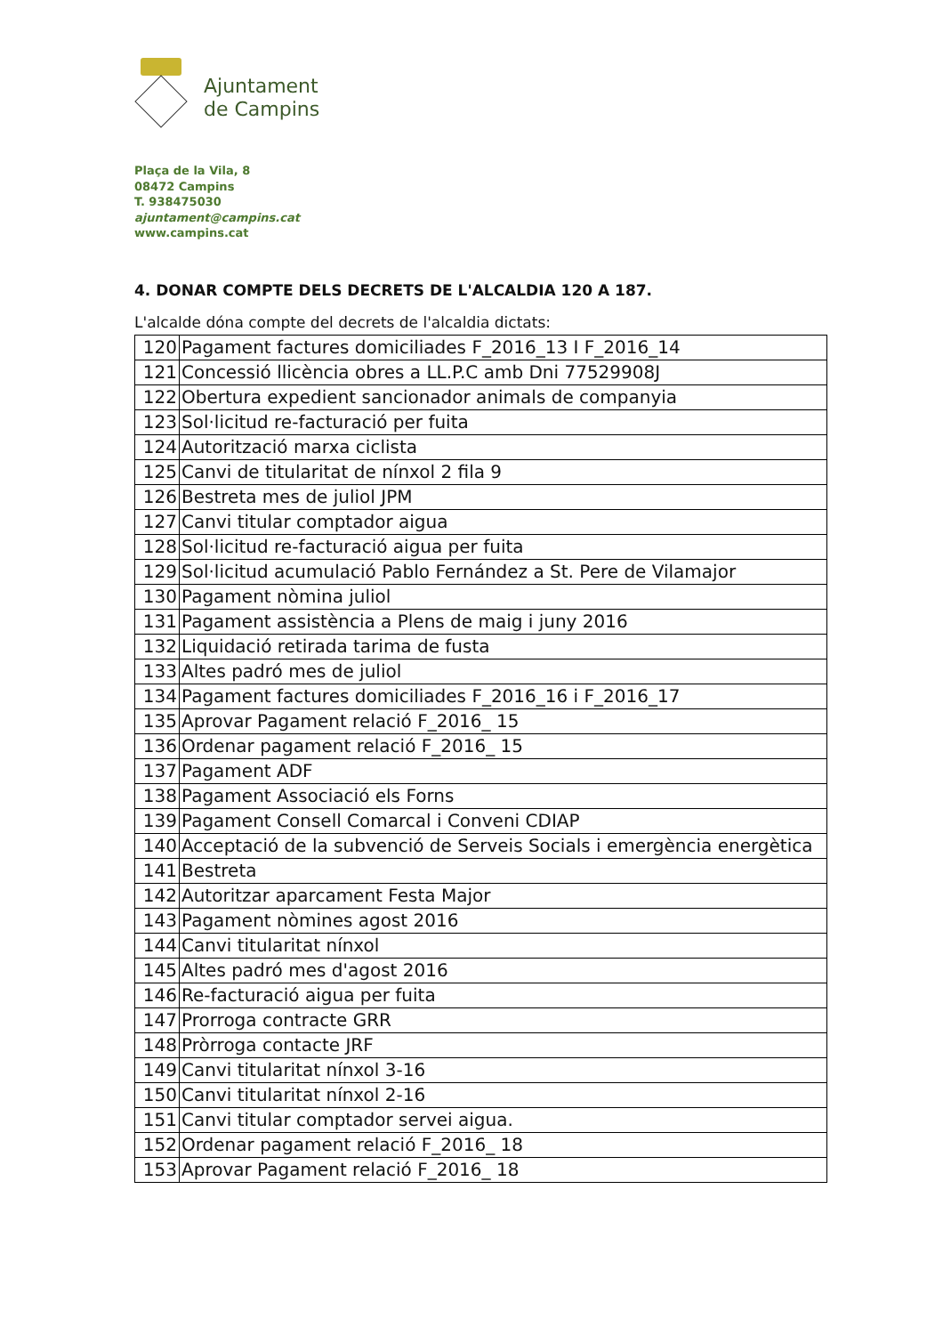Ajuntament
de Campins
Plaça de la Vila, 8
08472 Campins
T. 938475030
ajuntament@campins.cat
www.campins.cat
4. DONAR COMPTE DELS DECRETS DE L'ALCALDIA 120 A 187.
L'alcalde dóna compte del decrets de l'alcaldia dictats:
| 120 | Pagament factures domiciliades F_2016_13 I F_2016_14 |
| 121 | Concessió llicència obres a LL.P.C amb Dni 77529908J |
| 122 | Obertura expedient sancionador animals de companyia |
| 123 | Sol·licitud re-facturació per fuita |
| 124 | Autorització marxa ciclista |
| 125 | Canvi de titularitat de nínxol 2 fila 9 |
| 126 | Bestreta mes de juliol JPM |
| 127 | Canvi titular comptador aigua |
| 128 | Sol·licitud re-facturació aigua per fuita |
| 129 | Sol·licitud acumulació Pablo Fernández a St. Pere de Vilamajor |
| 130 | Pagament nòmina juliol |
| 131 | Pagament assistència a Plens de maig i juny 2016 |
| 132 | Liquidació retirada tarima de fusta |
| 133 | Altes padró mes de juliol |
| 134 | Pagament factures domiciliades F_2016_16 i F_2016_17 |
| 135 | Aprovar Pagament relació F_2016_ 15 |
| 136 | Ordenar pagament relació F_2016_ 15 |
| 137 | Pagament ADF |
| 138 | Pagament Associació els Forns |
| 139 | Pagament Consell Comarcal i Conveni CDIAP |
| 140 | Acceptació de la subvenció de Serveis Socials i emergència energètica |
| 141 | Bestreta |
| 142 | Autoritzar aparcament Festa Major |
| 143 | Pagament nòmines agost 2016 |
| 144 | Canvi titularitat nínxol |
| 145 | Altes padró mes d'agost 2016 |
| 146 | Re-facturació aigua per fuita |
| 147 | Prorroga contracte GRR |
| 148 | Pròrroga contacte JRF |
| 149 | Canvi titularitat nínxol 3-16 |
| 150 | Canvi titularitat nínxol 2-16 |
| 151 | Canvi titular comptador servei aigua. |
| 152 | Ordenar pagament relació F_2016_ 18 |
| 153 | Aprovar Pagament relació F_2016_ 18 |